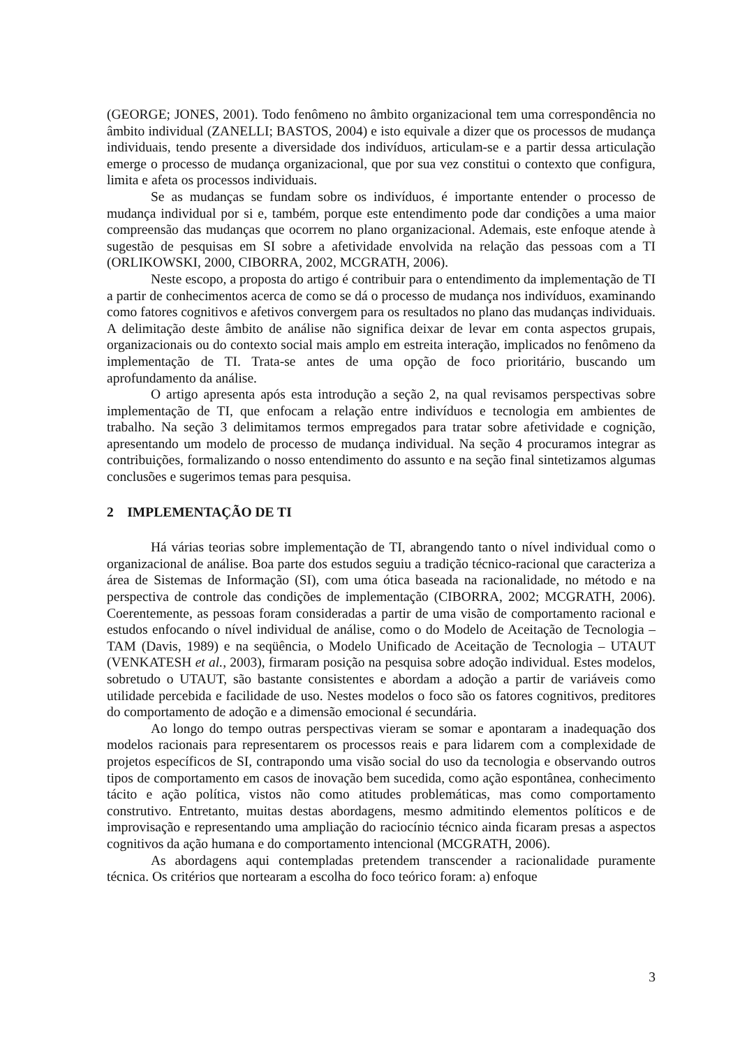(GEORGE; JONES, 2001). Todo fenômeno no âmbito organizacional tem uma correspondência no âmbito individual (ZANELLI; BASTOS, 2004) e isto equivale a dizer que os processos de mudança individuais, tendo presente a diversidade dos indivíduos, articulam-se e a partir dessa articulação emerge o processo de mudança organizacional, que por sua vez constitui o contexto que configura, limita e afeta os processos individuais.
Se as mudanças se fundam sobre os indivíduos, é importante entender o processo de mudança individual por si e, também, porque este entendimento pode dar condições a uma maior compreensão das mudanças que ocorrem no plano organizacional. Ademais, este enfoque atende à sugestão de pesquisas em SI sobre a afetividade envolvida na relação das pessoas com a TI (ORLIKOWSKI, 2000, CIBORRA, 2002, MCGRATH, 2006).
Neste escopo, a proposta do artigo é contribuir para o entendimento da implementação de TI a partir de conhecimentos acerca de como se dá o processo de mudança nos indivíduos, examinando como fatores cognitivos e afetivos convergem para os resultados no plano das mudanças individuais. A delimitação deste âmbito de análise não significa deixar de levar em conta aspectos grupais, organizacionais ou do contexto social mais amplo em estreita interação, implicados no fenômeno da implementação de TI. Trata-se antes de uma opção de foco prioritário, buscando um aprofundamento da análise.
O artigo apresenta após esta introdução a seção 2, na qual revisamos perspectivas sobre implementação de TI, que enfocam a relação entre indivíduos e tecnologia em ambientes de trabalho. Na seção 3 delimitamos termos empregados para tratar sobre afetividade e cognição, apresentando um modelo de processo de mudança individual. Na seção 4 procuramos integrar as contribuições, formalizando o nosso entendimento do assunto e na seção final sintetizamos algumas conclusões e sugerimos temas para pesquisa.
2 IMPLEMENTAÇÃO DE TI
Há várias teorias sobre implementação de TI, abrangendo tanto o nível individual como o organizacional de análise. Boa parte dos estudos seguiu a tradição técnico-racional que caracteriza a área de Sistemas de Informação (SI), com uma ótica baseada na racionalidade, no método e na perspectiva de controle das condições de implementação (CIBORRA, 2002; MCGRATH, 2006). Coerentemente, as pessoas foram consideradas a partir de uma visão de comportamento racional e estudos enfocando o nível individual de análise, como o do Modelo de Aceitação de Tecnologia – TAM (Davis, 1989) e na seqüência, o Modelo Unificado de Aceitação de Tecnologia – UTAUT (VENKATESH et al., 2003), firmaram posição na pesquisa sobre adoção individual. Estes modelos, sobretudo o UTAUT, são bastante consistentes e abordam a adoção a partir de variáveis como utilidade percebida e facilidade de uso. Nestes modelos o foco são os fatores cognitivos, preditores do comportamento de adoção e a dimensão emocional é secundária.
Ao longo do tempo outras perspectivas vieram se somar e apontaram a inadequação dos modelos racionais para representarem os processos reais e para lidarem com a complexidade de projetos específicos de SI, contrapondo uma visão social do uso da tecnologia e observando outros tipos de comportamento em casos de inovação bem sucedida, como ação espontânea, conhecimento tácito e ação política, vistos não como atitudes problemáticas, mas como comportamento construtivo. Entretanto, muitas destas abordagens, mesmo admitindo elementos políticos e de improvisação e representando uma ampliação do raciocínio técnico ainda ficaram presas a aspectos cognitivos da ação humana e do comportamento intencional (MCGRATH, 2006).
As abordagens aqui contempladas pretendem transcender a racionalidade puramente técnica. Os critérios que nortearam a escolha do foco teórico foram: a) enfoque
3